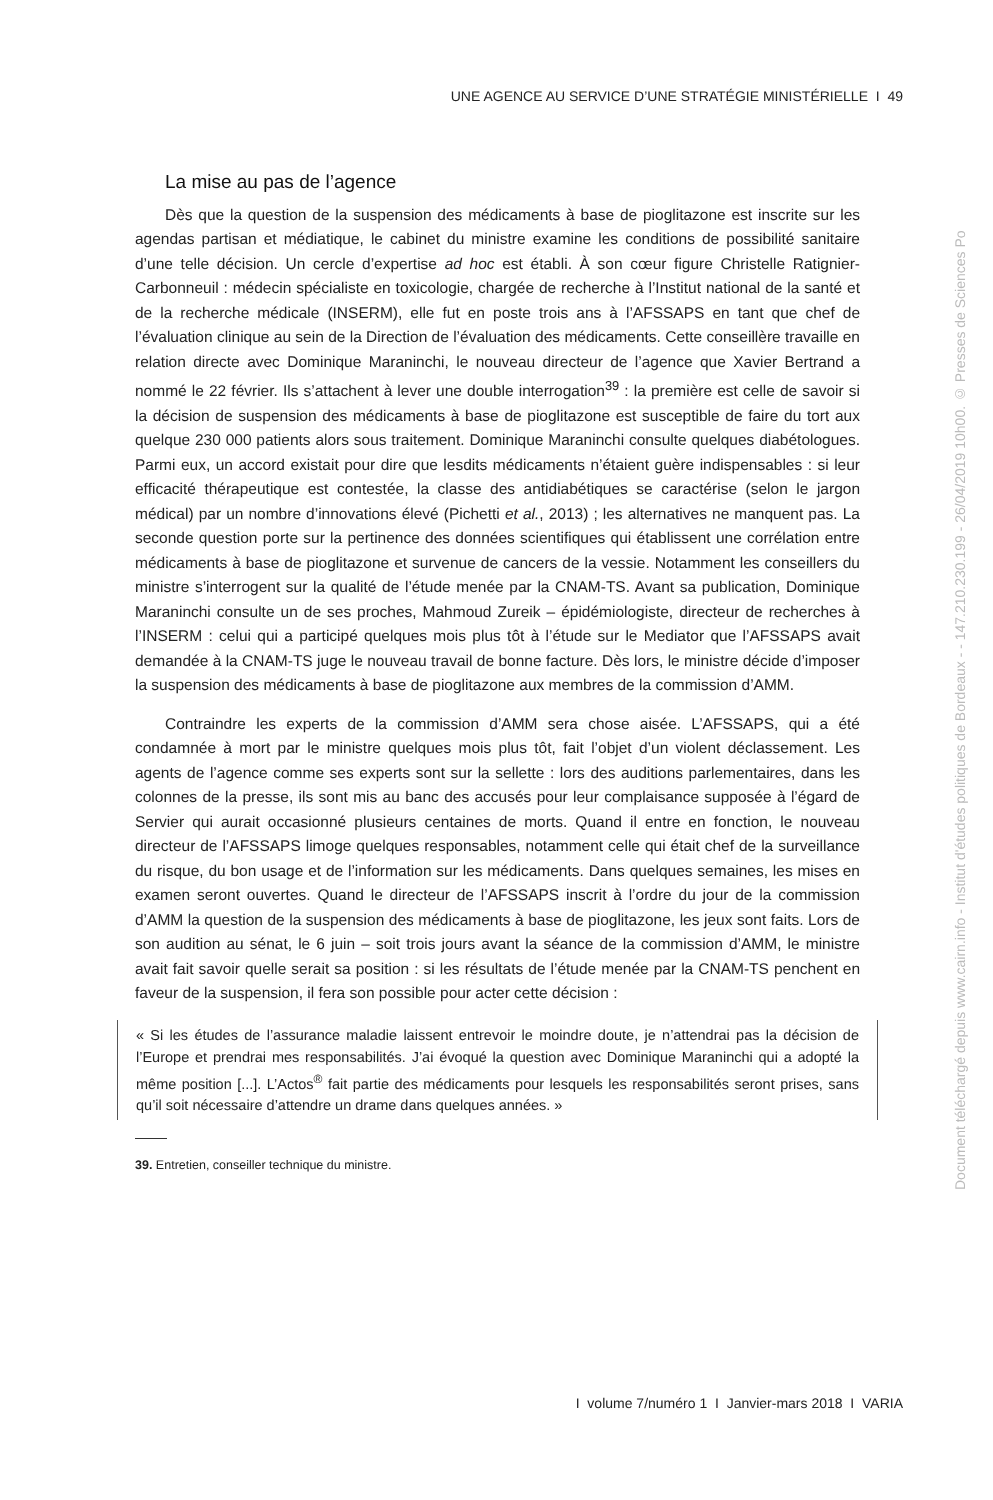UNE AGENCE AU SERVICE D’UNE STRATÉGIE MINISTÉRIELLE I 49
La mise au pas de l’agence
Dès que la question de la suspension des médicaments à base de pioglitazone est inscrite sur les agendas partisan et médiatique, le cabinet du ministre examine les conditions de possibilité sanitaire d’une telle décision. Un cercle d’expertise ad hoc est établi. À son cœur figure Christelle Ratignier-Carbonneuil : médecin spécialiste en toxicologie, chargée de recherche à l’Institut national de la santé et de la recherche médicale (INSERM), elle fut en poste trois ans à l’AFSSAPS en tant que chef de l’évaluation clinique au sein de la Direction de l’évaluation des médicaments. Cette conseillère travaille en relation directe avec Dominique Maraninchi, le nouveau directeur de l’agence que Xavier Bertrand a nommé le 22 février. Ils s’attachent à lever une double interrogation<sup>39</sup> : la première est celle de savoir si la décision de suspension des médicaments à base de pioglitazone est susceptible de faire du tort aux quelque 230 000 patients alors sous traitement. Dominique Maraninchi consulte quelques diabétologues. Parmi eux, un accord existait pour dire que lesdits médicaments n’étaient guère indispensables : si leur efficacité thérapeutique est contestée, la classe des antidiabétiques se caractérise (selon le jargon médical) par un nombre d’innovations élevé (Pichetti et al., 2013) ; les alternatives ne manquent pas. La seconde question porte sur la pertinence des données scientifiques qui établissent une corrélation entre médicaments à base de pioglitazone et survenue de cancers de la vessie. Notamment les conseillers du ministre s’interrogent sur la qualité de l’étude menée par la CNAM-TS. Avant sa publication, Dominique Maraninchi consulte un de ses proches, Mahmoud Zureik – épidémiologiste, directeur de recherches à l’INSERM : celui qui a participé quelques mois plus tôt à l’étude sur le Mediator que l’AFSSAPS avait demandée à la CNAM-TS juge le nouveau travail de bonne facture. Dès lors, le ministre décide d’imposer la suspension des médicaments à base de pioglitazone aux membres de la commission d’AMM.
Contraindre les experts de la commission d’AMM sera chose aisée. L’AFSSAPS, qui a été condamnée à mort par le ministre quelques mois plus tôt, fait l’objet d’un violent déclassement. Les agents de l’agence comme ses experts sont sur la sellette : lors des auditions parlementaires, dans les colonnes de la presse, ils sont mis au banc des accusés pour leur complaisance supposée à l’égard de Servier qui aurait occasionné plusieurs centaines de morts. Quand il entre en fonction, le nouveau directeur de l’AFSSAPS limoge quelques responsables, notamment celle qui était chef de la surveillance du risque, du bon usage et de l’information sur les médicaments. Dans quelques semaines, les mises en examen seront ouvertes. Quand le directeur de l’AFSSAPS inscrit à l’ordre du jour de la commission d’AMM la question de la suspension des médicaments à base de pioglitazone, les jeux sont faits. Lors de son audition au sénat, le 6 juin – soit trois jours avant la séance de la commission d’AMM, le ministre avait fait savoir quelle serait sa position : si les résultats de l’étude menée par la CNAM-TS penchent en faveur de la suspension, il fera son possible pour acter cette décision :
« Si les études de l’assurance maladie laissent entrevoir le moindre doute, je n’attendrai pas la décision de l’Europe et prendrai mes responsabilités. J’ai évoqué la question avec Dominique Maraninchi qui a adopté la même position [...]. L’Actos<sup>®</sup> fait partie des médicaments pour lesquels les responsabilités seront prises, sans qu’il soit nécessaire d’attendre un drame dans quelques années. »
39. Entretien, conseiller technique du ministre.
I volume 7/numéro 1 I Janvier-mars 2018 I VARIA
Document téléchargé depuis www.cairn.info - Institut d'études politiques de Bordeaux - - 147.210.230.199 - 26/04/2019 10h00. © Presses de Sciences Po